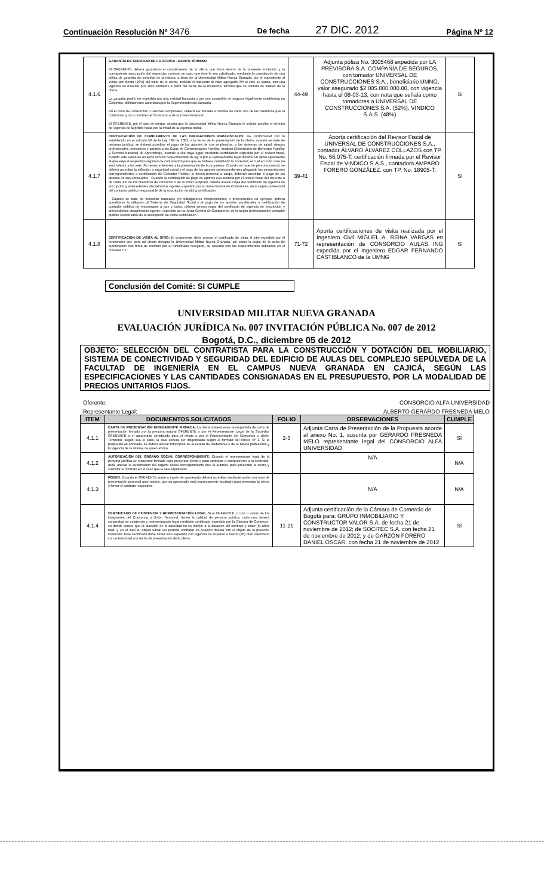Continuación Resolución Nº 3476 De fecha 27 DIC. 2012 Página Nº 12
| 4.1.6 | GARANTÍA DE SERIEDAD DE LA OFERTA - MONTO TÉRMINO El OFERENTE deberá garantizar el cumplimiento de la oferta que hace dentro de la presente Invitación y la consiguiente suscripción del respectivo contrato en caso que éste le sea adjudicado, mediante la constitución de una póliza de garantía de seriedad de la misma, a favor de la Universidad Militar Nueva Granada, por el equivalente al veinte por ciento (20%) del valor de la oferta, incluido el impuesto al valor agregado IVA si éste se causa, con una vigencia de noventa (90) días contados a partir del cierre de la Invitación, término que se contará de validez de la oferta. La garantía podrá ser expedida por una entidad bancaria o por una compañía de seguros legalmente establecida en Colombia, debidamente autorizada por la Superintendencia Bancaria. En el caso de Consorcios o Uniones Temporales, deberá ser tomada a nombre de cada uno de los miembros que lo conforman y no a nombre del Consorcio o de la Unión Temporal. El OFERENTE, por el acto de ofertar, acepta que la Universidad Militar Nueva Granada le solicite ampliar el término de vigencia de la póliza hasta por la mitad de la vigencia inicial. | 44-49 | Adjunta póliza No. 3005468 expedida por LA PREVISORA S.A. COMPAÑÍA DE SEGUROS, con tomador UNIVERSAL DE CONSTRUCCIONES S.A., beneficiario UMNG, valor asegurado $2.005.000.000.00, con vigencia hasta el 08-03-13, con nota que señala como tomadores a UNIVERSAL DE CONSTRUCCIONES S.A. (52%), VINDICO S.A.S. (48%) | SI |
| 4.1.7 | CERTIFICACIÓN DE CUMPLIMIENTO DE LAS OBLIGACIONES PARAFISCALES: De conformidad con lo establecido en el artículo 50 de la Ley 789 de 2002, a la fecha de la presentación de la oferta, cuando se trate de persona jurídica, se deberá acreditar el pago de los aportes de sus empleados, a los sistemas de salud, riesgos profesionales, pensiones y aportes a las Cajas de Compensación Familiar, Instituto Colombiano de Bienestar Familiar y Servicio Nacional de Aprendizaje, cuando a ello haya lugar, mediante certificación expedida por el revisor fiscal, cuando éste exista de acuerdo con los requerimientos de ley, o por el representante legal durante un lapso equivalente al que exija el respectivo régimen de contratación para que se hubiera constituido la sociedad, el cual en todo caso no será inferior a los seis (6) meses anteriores a la presentación de la propuesta. Cuando se trate de persona natural, se deberá acreditar la afiliación a seguridad social y el pago de los aportes correspondientes allegando los comprobantes correspondientes o certificación de Contador Público; si tienen personal a cargo, deberán acreditar el pago de los aportes de sus empleados · Cuando la certificación de pago de aportes sea suscrita por el revisor fiscal del oferente o de cada uno de los miembros de consorcio o de la unión temporal, deberá anexar copia del certificado de vigencia de inscripción y antecedentes disciplinarios vigente, expedido por la Junta Central de Contadores, de la tarjeta profesional del contador público responsable de la suscripción de dicha certificación · Cuando se trate de personas naturales y/o trabajadores independientes o profesionales en ejercicio deberá acreditarse la afiliación al Sistema de Seguridad Social y el pago de los aportes parafiscales o certificación de contador público de encontrarse a paz y salvo, deberá anexar copia del certificado de vigencia de inscripción y antecedentes disciplinarios vigente, expedido por la Junta Central de Contadores, de la tarjeta profesional del contador público responsable de la suscripción de dicha certificación | 39-41 | Aporta certificación del Revisor Fiscal de UNIVERSAL DE CONSTRUCCIONES S.A., contador ÁLVARO ÁLVAREZ COLLAZOS con TP. No. 56.075-T; certificación firmada por el Revisor Fiscal de VINDICO S.A.S., contadora AMPARO FORERO GONZÁLEZ. con TP. No. 18905-T. | SI |
| 4.1.8 | CERTIFICACIÓN DE VISITA AL SITIO: El proponente debe anexar el certificado de visita al sitio expedido por el funcionario que para tal efecto designó la Universidad Militar Nueva Granada, así como la copia de la carta de autorización con firma de recibido por el funcionario delegado, de acuerdo con los requerimientos indicados en el numeral 2.2. | 71-72 | Aporta certificaciones de visita realizada por el Ingeniero Civil MIGUEL A. REINA VARGAS en representación de CONSORCIO AULAS ING expedida por el Ingeniero EDGAR FERNANDO CASTIBLANCO de la UMNG | SI |
Conclusión del Comité: SI CUMPLE
UNIVERSIDAD MILITAR NUEVA GRANADA
EVALUACIÓN JURÍDICA No. 007 INVITACIÓN PÚBLICA No. 007 de 2012
Bogotá, D.C., diciembre 05 de 2012
OBJETO: SELECCIÓN DEL CONTRATISTA PARA LA CONSTRUCCIÓN Y DOTACIÓN DEL MOBILIARIO, SISTEMA DE CONECTIVIDAD Y SEGURIDAD DEL EDIFICIO DE AULAS DEL COMPLEJO SEPÚLVEDA DE LA FACULTAD DE INGENIERÍA EN EL CAMPUS NUEVA GRANADA EN CAJICÁ, SEGÚN LAS ESPECIFICACIONES Y LAS CANTIDADES CONSIGNADAS EN EL PRESUPUESTO, POR LA MODALIDAD DE PRECIOS UNITARIOS FIJOS.
Oferente: CONSORCIO ALFA UNIVERSIDAD
Representante Legal: ALBERTO GERARDO FRESNEDA MELO
| ITEM | DOCUMENTOS SOLICITADOS | FOLIO | OBSERVACIONES | CUMPLE |
| --- | --- | --- | --- | --- |
| 4.1.1 | CARTA DE PRESENTACIÓN DEBIDAMENTE FIRMADA: La oferta deberá estar acompañada de carta de presentación firmada por la persona natural OFERENTE o por el Representante Legal de la Sociedad OFERENTE o el apoderado constituido para el efecto o por el Representante del Consorcio o Unión Temporal, según sea el caso, la cual deberá ser diligenciada según el formato del Anexo Nº 1. Si la propuesta es abonada, se deben anexar fotocopias de la cédula de ciudadanía y de la tarjeta profesional y la vigencia de la misma, de quien abona. | 2-3 | Adjunta Carta de Presentación de la Propuesta acorde al anexo No. 1. suscrita por GERARDO FRESNEDA MELO representante legal del CONSORCIO ALFA UNIVERSIDAD | SI |
| 4.1.2 | AUTORIZACIÓN DEL ÓRGANO SOCIAL CORRESPONDIENTE: Cuando el representante legal de la persona jurídica se encuentre limitado para presentar oferta o para contratar o comprometer a la sociedad, debe anexar la autorización del órgano social correspondiente que lo autorice para presentar la oferta y suscribir el contrato en el caso que le sea adjudicado. | | N/A | N/A |
| 4.1.3 | PODER: Cuando el OFERENTE actúe a través de apoderado deberá acreditar mediante poder con nota de presentación personal ante notario, que su apoderado está expresamente facultado para presentar la oferta y firmar el contrato respectivo. | | N/A | N/A |
| 4.1.4 | CERTIFICADO DE EXISTENCIA Y REPRESENTACIÓN LEGAL Si el OFERENTE, o uno o varios de los integrantes del Consorcio o Unión Temporal, tienen la calidad de persona jurídica, cada uno deberá comprobar su existencia y representación legal mediante certificado expedido por la Cámara de Comercio, en donde conste que la duración de la sociedad no es inferior a la duración del contrato y cinco (5) años más, y en el cual su objeto social les permita contratar en relación directa con el objeto de la presente invitación. Este certificado debe haber sido expedido con vigencia no superior a treinta (30) días calendario con anterioridad a la fecha de presentación de la oferta. | 11-21 | Adjunta certificación de la Cámara de Comercio de Bogotá para: GRUPO INMOBILIARIO Y CONSTRUCTOR VALOR S.A. de fecha 21 de noviembre de 2012; de SOCITEC S.A. con fecha 21 de noviembre de 2012; y de GARZÓN FORERO DANIEL OSCAR. con fecha 21 de noviembre de 2012 | SI |